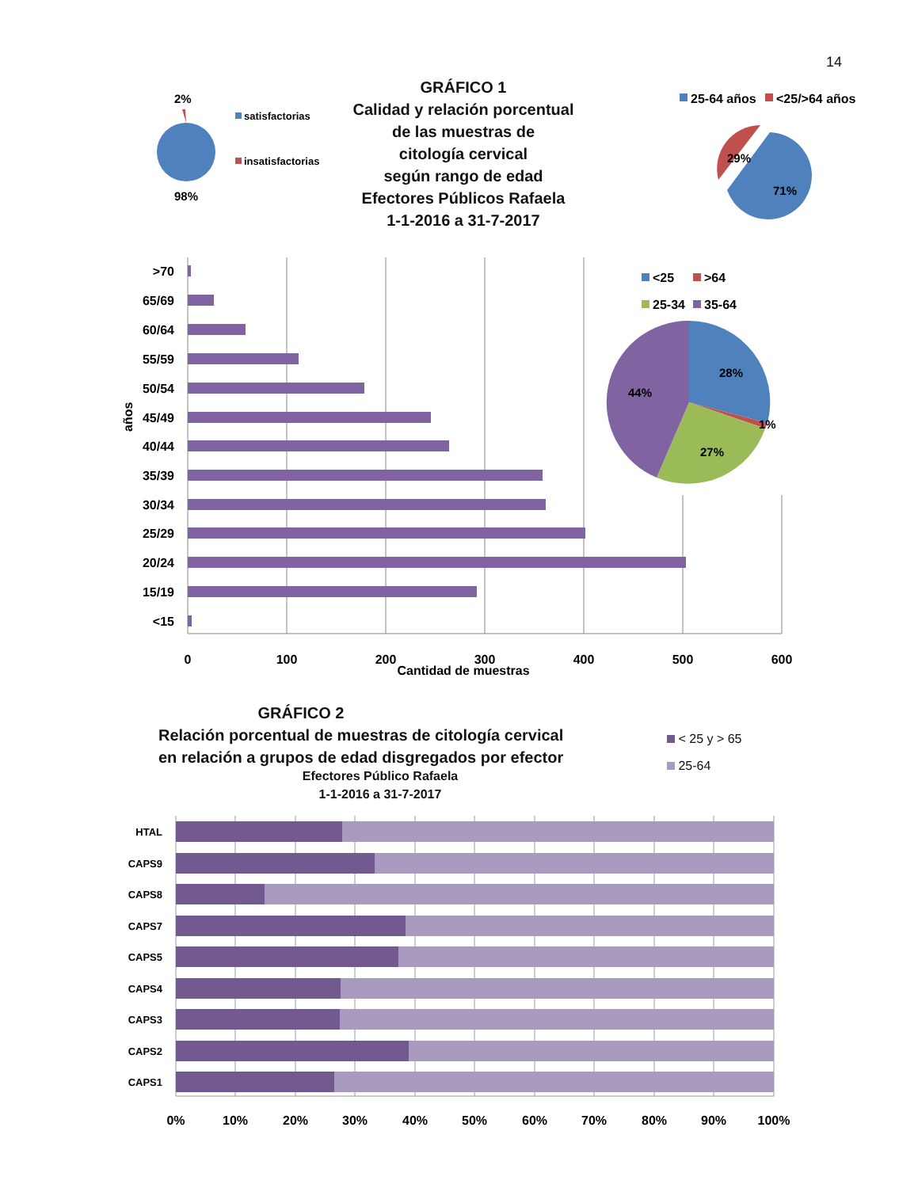14
GRÁFICO 1
Calidad y relación porcentual
de las muestras de
citología cervical
según rango de edad
Efectores Públicos Rafaela
1-1-2016 a 31-7-2017
2%
98%
satisfactorias
insatisfactorias
25-64 años
<25/>64 años
29%
71%
>70
65/69
60/64
55/59
50/54
45/49
40/44
35/39
30/34
25/29
20/24
15/19
<15
años
0
100
200
300
400
500
600
Cantidad de muestras
<25
>64
25-34
35-64
28%
44%
27%
1%
GRÁFICO 2
Relación porcentual de muestras de citología cervical
en relación a grupos de edad disgregados por efector
Efectores Público Rafaela
1-1-2016 a 31-7-2017
< 25 y > 65
25-64
HTAL
CAPS9
CAPS8
CAPS7
CAPS5
CAPS4
CAPS3
CAPS2
CAPS1
0%
10%
20%
30%
40%
50%
60%
70%
80%
90%
100%